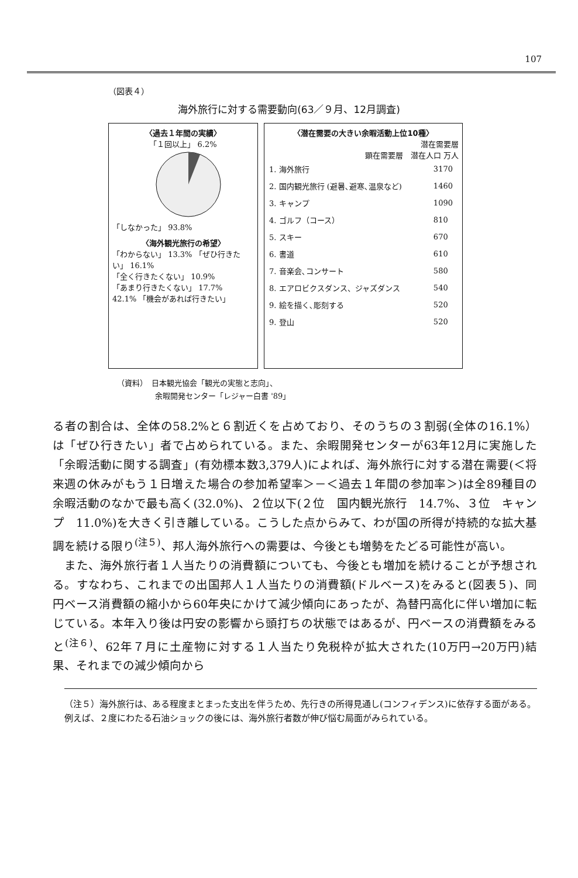107
（図表４）
海外旅行に対する需要動向(63／９月、12月調査)
〈過去１年間の実績〉
「１回以上」 6.2%
「しなかった」 93.8%
〈海外観光旅行の希望〉
「わからない」 13.3% 「ぜひ行きたい」 16.1%
「全く行きたくない」 10.9%
「あまり行きたくない」 17.7%
42.1% 「機会があれば行きたい」
〈潜在需要の大きい余暇活動上位10種〉
潜在需要層
顕在需要層　潜在人口 万人
| 1. 海外旅行 | 3170 |
| 2. 国内観光旅行 (避暑､避寒､温泉など) | 1460 |
| 3. キャンプ | 1090 |
| 4. ゴルフ（コース） | 810 |
| 5. スキー | 670 |
| 6. 書道 | 610 |
| 7. 音楽会､コンサート | 580 |
| 8. エアロビクスダンス、ジャズダンス | 540 |
| 9. 絵を描く､彫刻する | 520 |
| 9. 登山 | 520 |
（資料）　日本観光協会「観光の実態と志向」、
　　　　　余暇開発センター「レジャー白書 '89」
る者の割合は、全体の58.2%と６割近くを占めており、そのうちの３割弱(全体の16.1%）は「ぜひ行きたい」者で占められている。また、余暇開発センターが63年12月に実施した「余暇活動に関する調査」(有効標本数3,379人)によれば、海外旅行に対する潜在需要(＜将来週の休みがもう１日増えた場合の参加希望率＞－＜過去１年間の参加率＞)は全89種目の余暇活動のなかで最も高く(32.0%)、２位以下(２位　国内観光旅行　14.7%、３位　キャンプ　11.0%)を大きく引き離している。こうした点からみて、わが国の所得が持続的な拡大基調を続ける限り<sup>(注５)</sup>、邦人海外旅行への需要は、今後とも増勢をたどる可能性が高い。
　また、海外旅行者１人当たりの消費額についても、今後とも増加を続けることが予想される。すなわち、これまでの出国邦人１人当たりの消費額(ドルベース)をみると(図表５)、同円ベース消費額の縮小から60年央にかけて減少傾向にあったが、為替円高化に伴い増加に転じている。本年入り後は円安の影響から頭打ちの状態ではあるが、円ベースの消費額をみると<sup>(注６)</sup>、62年７月に土産物に対する１人当たり免税枠が拡大された(10万円→20万円)結果、それまでの減少傾向から
（注５）海外旅行は、ある程度まとまった支出を伴うため、先行きの所得見通し(コンフィデンス)に依存する面がある。例えば、２度にわたる石油ショックの後には、海外旅行者数が伸び悩む局面がみられている。